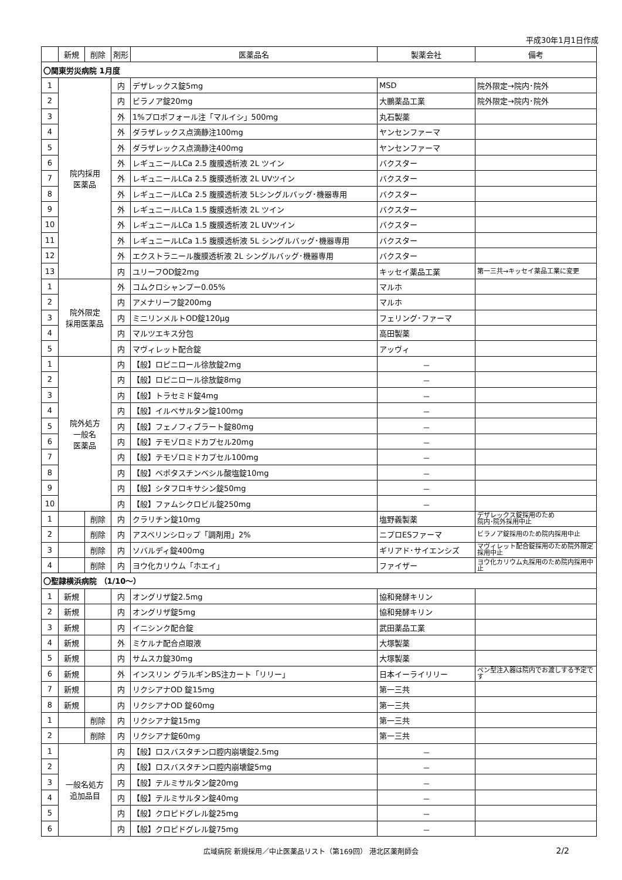平成30年1月1日作成
| | 新規 | 削除 | 剤形 | 医薬品名 | 製薬会社 | 備考 |
| --- | --- | --- | --- | --- | --- | --- |
| 〇関東労災病院 1月度 | | | | | | |
| 1 | 院内採用 医薬品 | | 内 | デザレックス錠5mg | MSD | 院外限定→院内･院外 |
| 2 | | | 内 | ビラノア錠20mg | 大鵬薬品工業 | 院外限定→院内･院外 |
| 3 | | | 外 | 1%プロポフォール注「マルイシ」500mg | 丸石製薬 | |
| 4 | | | 外 | ダラザレックス点滴静注100mg | ヤンセンファーマ | |
| 5 | | | 外 | ダラザレックス点滴静注400mg | ヤンセンファーマ | |
| 6 | | | 外 | レギュニールLCa 2.5 腹膜透析液 2L ツイン | バクスター | |
| 7 | | | 外 | レギュニールLCa 2.5 腹膜透析液 2L UVツイン | バクスター | |
| 8 | | | 外 | レギュニールLCa 2.5 腹膜透析液 5Lシングルバッグ･機器専用 | バクスター | |
| 9 | | | 外 | レギュニールLCa 1.5 腹膜透析液 2L ツイン | バクスター | |
| 10 | | | 外 | レギュニールLCa 1.5 腹膜透析液 2L UVツイン | バクスター | |
| 11 | | | 外 | レギュニールLCa 1.5 腹膜透析液 5L シングルバッグ･機器専用 | バクスター | |
| 12 | | | 外 | エクストラニール腹膜透析液 2L シングルバッグ･機器専用 | バクスター | |
| 13 | | | 内 | ユリーフOD錠2mg | キッセイ薬品工業 | 第一三共→キッセイ薬品工業に変更 |
| 1 | 院外限定 採用医薬品 | | 外 | コムクロシャンプー0.05% | マルホ | |
| 2 | | | 内 | アメナリーフ錠200mg | マルホ | |
| 3 | | | 内 | ミニリンメルトOD錠120μg | フェリング･ファーマ | |
| 4 | | | 内 | マルツエキス分包 | 高田製薬 | |
| 5 | | | 内 | マヴィレット配合錠 | アッヴィ | |
| 1 | 院外処方 一般名 医薬品 | | 内 | 【般】ロピニロール徐放錠2mg | － | |
| 2 | | | 内 | 【般】ロピニロール徐放錠8mg | － | |
| 3 | | | 内 | 【般】トラセミド錠4mg | － | |
| 4 | | | 内 | 【般】イルベサルタン錠100mg | － | |
| 5 | | | 内 | 【般】フェノフィブラート錠80mg | － | |
| 6 | | | 内 | 【般】テモゾロミドカプセル20mg | － | |
| 7 | | | 内 | 【般】テモゾロミドカプセル100mg | － | |
| 8 | | | 内 | 【般】ベポタスチンベシル酸塩錠10mg | － | |
| 9 | | | 内 | 【般】シタフロキサシン錠50mg | － | |
| 10 | | | 内 | 【般】ファムシクロビル錠250mg | － | |
| 1 | | 削除 | 内 | クラリチン錠10mg | 塩野義製薬 | デザレックス錠採用のため 院内･院外採用中止 |
| 2 | | 削除 | 内 | アスベリンシロップ「調剤用」2% | ニプロESファーマ | ビラノア錠採用のため院内採用中止 |
| 3 | | 削除 | 内 | ソバルディ錠400mg | ギリアド･サイエンシズ | マヴィレット配合錠採用のため院外限定採用中止 |
| 4 | | 削除 | 内 | ヨウ化カリウム「ホエイ」 | ファイザー | ヨウ化カリウム丸採用のため院内採用中止 |
| 〇聖隷横浜病院 （1/10～） | | | | | | |
| 1 | 新規 | | 内 | オングリザ錠2.5mg | 協和発酵キリン | |
| 2 | 新規 | | 内 | オングリザ錠5mg | 協和発酵キリン | |
| 3 | 新規 | | 内 | イニシンク配合錠 | 武田薬品工業 | |
| 4 | 新規 | | 外 | ミケルナ配合点眼液 | 大塚製薬 | |
| 5 | 新規 | | 内 | サムスカ錠30mg | 大塚製薬 | |
| 6 | 新規 | | 外 | インスリン グラルギンBS注カート「リリー」 | 日本イーライリリー | ペン型注入器は院内でお渡しする予定です |
| 7 | 新規 | | 内 | リクシアナOD 錠15mg | 第一三共 | |
| 8 | 新規 | | 内 | リクシアナOD 錠60mg | 第一三共 | |
| 1 | | 削除 | 内 | リクシアナ錠15mg | 第一三共 | |
| 2 | | 削除 | 内 | リクシアナ錠60mg | 第一三共 | |
| 1 | 一般名処方 追加品目 | | 内 | 【般】ロスバスタチン口腔内崩壊錠2.5mg | － | |
| 2 | | | 内 | 【般】ロスバスタチン口腔内崩壊錠5mg | － | |
| 3 | | | 内 | 【般】テルミサルタン錠20mg | － | |
| 4 | | | 内 | 【般】テルミサルタン錠40mg | － | |
| 5 | | | 内 | 【般】クロピドグレル錠25mg | － | |
| 6 | | | 内 | 【般】クロピドグレル錠75mg | － | |
広域病院 新規採用／中止医薬品リスト（第169回） 港北区薬剤師会 2/2